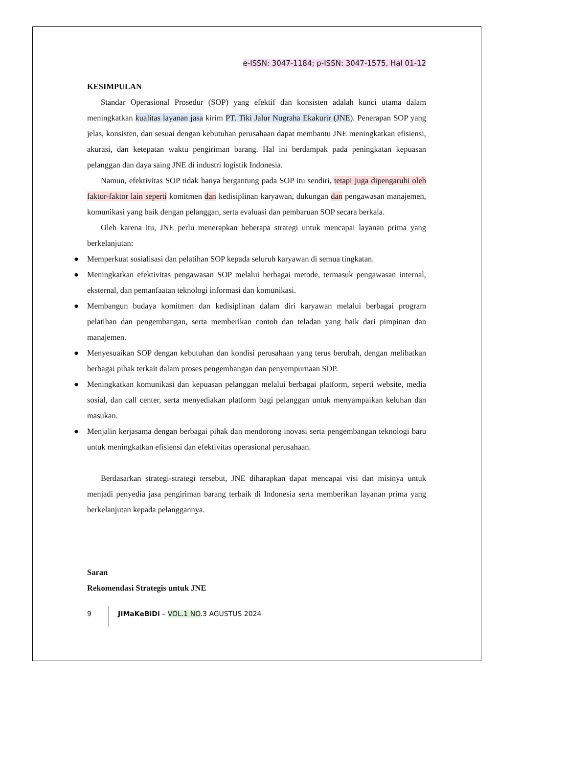e-ISSN: 3047-1184; p-ISSN: 3047-1575, Hal 01-12
KESIMPULAN
Standar Operasional Prosedur (SOP) yang efektif dan konsisten adalah kunci utama dalam meningkatkan kualitas layanan jasa kirim PT. Tiki Jalur Nugraha Ekakurir (JNE). Penerapan SOP yang jelas, konsisten, dan sesuai dengan kebutuhan perusahaan dapat membantu JNE meningkatkan efisiensi, akurasi, dan ketepatan waktu pengiriman barang. Hal ini berdampak pada peningkatan kepuasan pelanggan dan daya saing JNE di industri logistik Indonesia.
Namun, efektivitas SOP tidak hanya bergantung pada SOP itu sendiri, tetapi juga dipengaruhi oleh faktor-faktor lain seperti komitmen dan kedisiplinan karyawan, dukungan dan pengawasan manajemen, komunikasi yang baik dengan pelanggan, serta evaluasi dan pembaruan SOP secara berkala.
Oleh karena itu, JNE perlu menerapkan beberapa strategi untuk mencapai layanan prima yang berkelanjutan:
● Memperkuat sosialisasi dan pelatihan SOP kepada seluruh karyawan di semua tingkatan.
● Meningkatkan efektivitas pengawasan SOP melalui berbagai metode, termasuk pengawasan internal, eksternal, dan pemanfaatan teknologi informasi dan komunikasi.
● Membangun budaya komitmen dan kedisiplinan dalam diri karyawan melalui berbagai program pelatihan dan pengembangan, serta memberikan contoh dan teladan yang baik dari pimpinan dan manajemen.
● Menyesuaikan SOP dengan kebutuhan dan kondisi perusahaan yang terus berubah, dengan melibatkan berbagai pihak terkait dalam proses pengembangan dan penyempurnaan SOP.
● Meningkatkan komunikasi dan kepuasan pelanggan melalui berbagai platform, seperti website, media sosial, dan call center, serta menyediakan platform bagi pelanggan untuk menyampaikan keluhan dan masukan.
● Menjalin kerjasama dengan berbagai pihak dan mendorong inovasi serta pengembangan teknologi baru untuk meningkatkan efisiensi dan efektivitas operasional perusahaan.
Berdasarkan strategi-strategi tersebut, JNE diharapkan dapat mencapai visi dan misinya untuk menjadi penyedia jasa pengiriman barang terbaik di Indonesia serta memberikan layanan prima yang berkelanjutan kepada pelanggannya.
Saran
Rekomendasi Strategis untuk JNE
9
JIMaKeBiDi – VOL.1 NO.3 AGUSTUS 2024